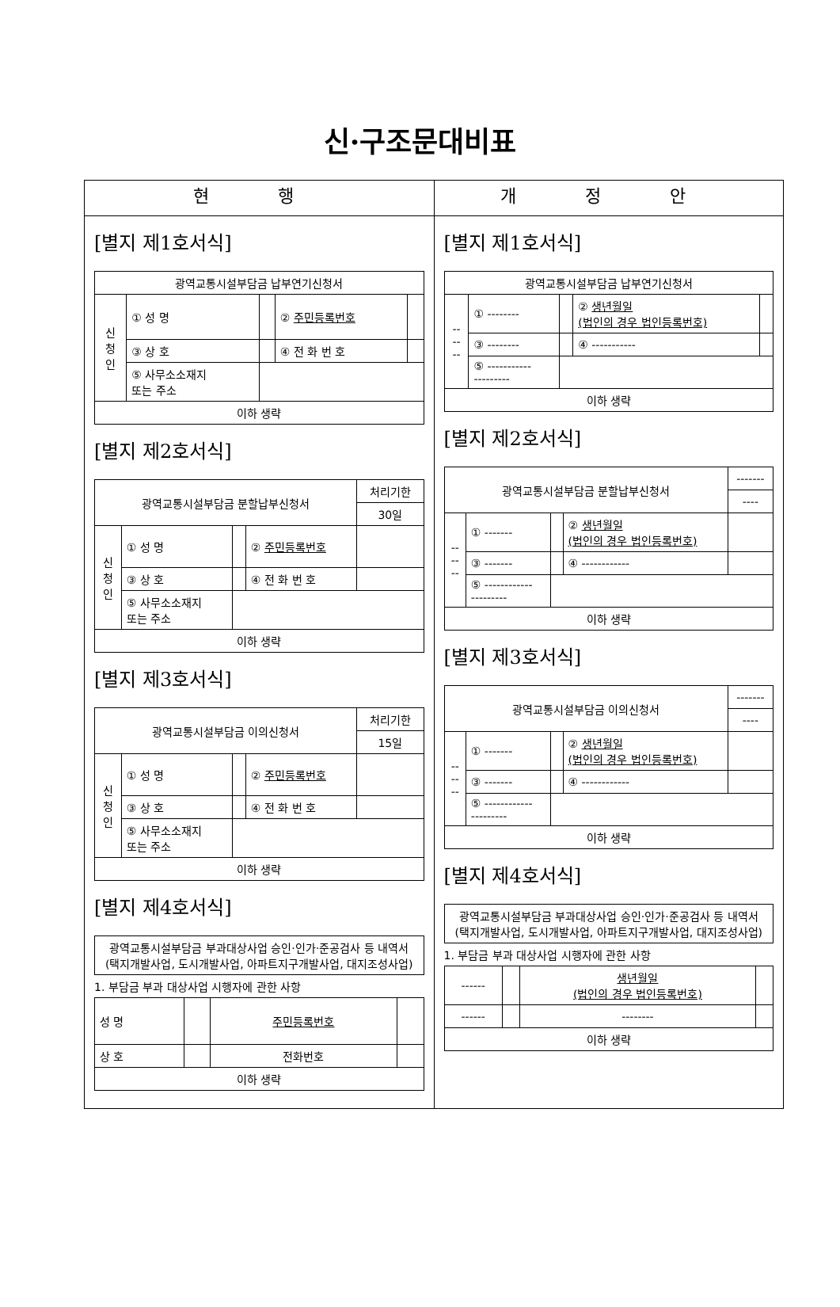신·구조문대비표
| 현 행 | 개 정 안 |
| --- | --- |
| [별지 제1호서식] / 광역교통시설부담금 납부연기신청서 / / / / / / 신 청 인 / ① 성 명 / / ② 주민등록번호 / / / / ③ 상 호 / / ④ 전 화 번 호 / / / / ⑤ 사무소소재지 또는 주소 / / / / / 이하 생략 / / / / / [별지 제2호서식] / 광역교통시설부담금 분할납부신청서 / / / / 처리기한 / / / / / / 30일 / / 신 청 인 / ① 성 명 / / ② 주민등록번호 / / / / ③ 상 호 / / ④ 전 화 번 호 / / / / ⑤ 사무소소재지 또는 주소 / / / / / 이하 생략 / / / / / [별지 제3호서식] / 광역교통시설부담금 이의신청서 / / / / 처리기한 / / / / / / 15일 / / 신 청 인 / ① 성 명 / / ② 주민등록번호 / / / / ③ 상 호 / / ④ 전 화 번 호 / / / / ⑤ 사무소소재지 또는 주소 / / / / / 이하 생략 / / / / / [별지 제4호서식] / 광역교통시설부담금 부과대상사업 승인·인가·준공검사 등 내역서 (택지개발사업, 도시개발사업, 아파트지구개발사업, 대지조성사업) / 1. 부담금 부과 대상사업 시행자에 관한 사항 / 성 명 / / 주민등록번호 / / / 상 호 / / 전화번호 / / / 이하 생략 / / / / | [별지 제1호서식] / 광역교통시설부담금 납부연기신청서 / / / / / / -- -- -- / ① -------- / / ② 생년월일 (법인의 경우 법인등록번호) / / / / ③ -------- / / ④ ----------- / / / / ⑤ ----------- --------- / / / / / 이하 생략 / / / / / [별지 제2호서식] / 광역교통시설부담금 분할납부신청서 / / / / ------- / / / / / / ---- / / -- -- -- / ① ------- / / ② 생년월일 (법인의 경우 법인등록번호) / / / / ③ ------- / / ④ ------------ / / / / ⑤ ------------ --------- / / / / / 이하 생략 / / / / / [별지 제3호서식] / 광역교통시설부담금 이의신청서 / / / / ------- / / / / / / ---- / / -- -- -- / ① ------- / / ② 생년월일 (법인의 경우 법인등록번호) / / / / ③ ------- / / ④ ------------ / / / / ⑤ ------------ --------- / / / / / 이하 생략 / / / / / [별지 제4호서식] / 광역교통시설부담금 부과대상사업 승인·인가·준공검사 등 내역서 (택지개발사업, 도시개발사업, 아파트지구개발사업, 대지조성사업) / 1. 부담금 부과 대상사업 시행자에 관한 사항 / ------ / / 생년월일 (법인의 경우 법인등록번호) / / / ------ / / -------- / / / 이하 생략 / / / / |